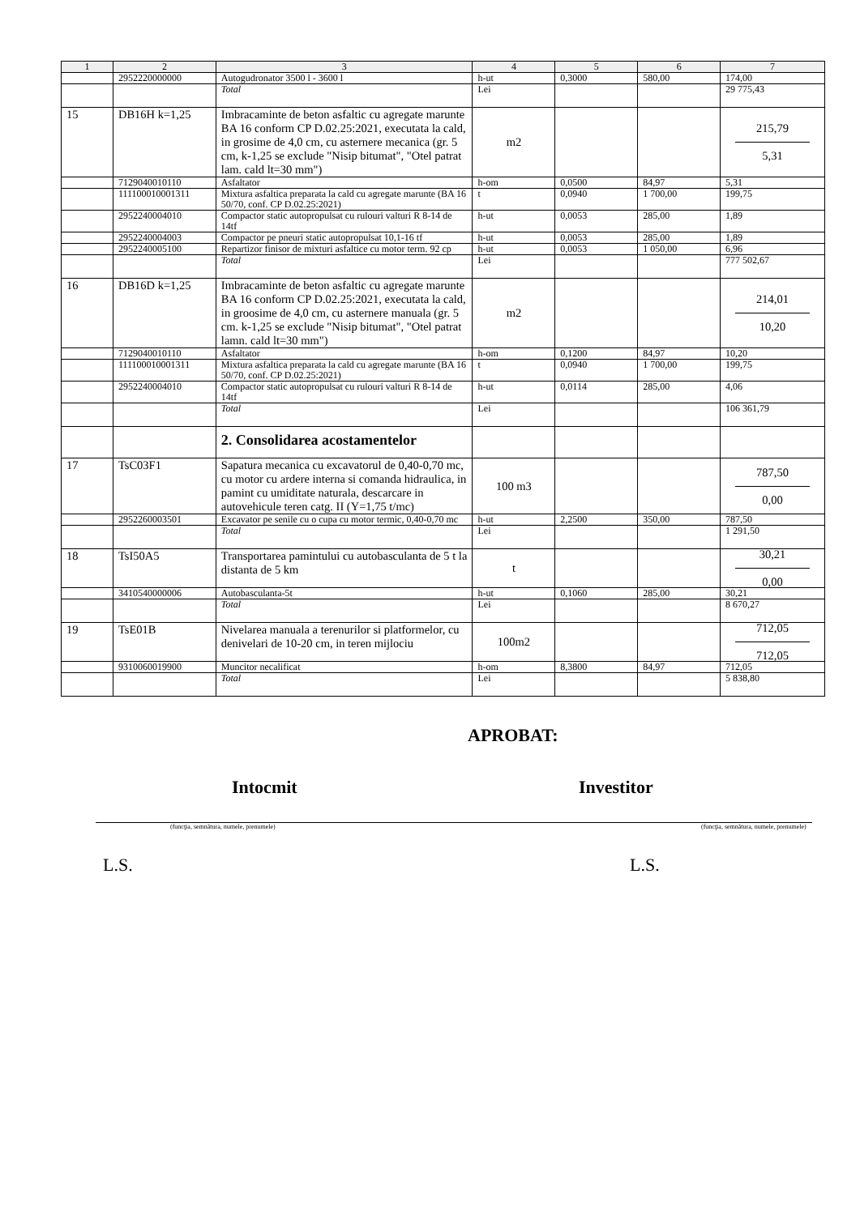| 1 | 2 | 3 | 4 | 5 | 6 | 7 |
| --- | --- | --- | --- | --- | --- | --- |
| | 2952220000000 | Autogudronator 3500 l - 3600 l | h-ut | 0,3000 | 580,00 | 174,00 |
| | | Total | Lei | | | 29 775,43 |
| 15 | DB16H k=1,25 | Imbracaminte de beton asfaltic cu agregate marunte BA 16 conform CP D.02.25:2021, executata la cald, in grosime de 4,0 cm, cu asternere mecanica (gr. 5 cm, k-1,25 se exclude "Nisip bitumat", "Otel patrat lam. cald lt=30 mm") | m2 | | | 215,79 5,31 |
| | 7129040010110 | Asfaltator | h-om | 0,0500 | 84,97 | 5,31 |
| | 111100010001311 | Mixtura asfaltica preparata la cald cu agregate marunte (BA 16 50/70, conf. CP D.02.25:2021) | t | 0,0940 | 1 700,00 | 199,75 |
| | 2952240004010 | Compactor static autopropulsat cu rulouri valturi R 8-14 de 14tf | h-ut | 0,0053 | 285,00 | 1,89 |
| | 2952240004003 | Compactor pe pneuri static autopropulsat 10,1-16 tf | h-ut | 0,0053 | 285,00 | 1,89 |
| | 2952240005100 | Repartizor finisor de mixturi asfaltice cu motor term. 92 cp | h-ut | 0,0053 | 1 050,00 | 6,96 |
| | | Total | Lei | | | 777 502,67 |
| 16 | DB16D k=1,25 | Imbracaminte de beton asfaltic cu agregate marunte BA 16 conform CP D.02.25:2021, executata la cald, in groosime de 4,0 cm, cu asternere manuala (gr. 5 cm. k-1,25 se exclude "Nisip bitumat", "Otel patrat lamn. cald lt=30 mm") | m2 | | | 214,01 10,20 |
| | 7129040010110 | Asfaltator | h-om | 0,1200 | 84,97 | 10,20 |
| | 111100010001311 | Mixtura asfaltica preparata la cald cu agregate marunte (BA 16 50/70, conf. CP D.02.25:2021) | t | 0,0940 | 1 700,00 | 199,75 |
| | 2952240004010 | Compactor static autopropulsat cu rulouri valturi R 8-14 de 14tf | h-ut | 0,0114 | 285,00 | 4,06 |
| | | Total | Lei | | | 106 361,79 |
| | | 2. Consolidarea acostamentelor | | | | |
| 17 | TsC03F1 | Sapatura mecanica cu excavatorul de 0,40-0,70 mc, cu motor cu ardere interna si comanda hidraulica, in pamint cu umiditate naturala, descarcare in autovehicule teren catg. II (Y=1,75 t/mc) | 100 m3 | | | 787,50 0,00 |
| | 2952260003501 | Excavator pe senile cu o cupa cu motor termic, 0,40-0,70 mc | h-ut | 2,2500 | 350,00 | 787,50 |
| | | Total | Lei | | | 1 291,50 |
| 18 | TsI50A5 | Transportarea pamintului cu autobasculanta de 5 t la distanta de 5 km | t | | | 30,21 0,00 |
| | 3410540000006 | Autobasculanta-5t | h-ut | 0,1060 | 285,00 | 30,21 |
| | | Total | Lei | | | 8 670,27 |
| 19 | TsE01B | Nivelarea manuala a terenurilor si platformelor, cu denivelari de 10-20 cm, in teren mijlociu | 100m2 | | | 712,05 712,05 |
| | 9310060019900 | Muncitor necalificat | h-om | 8,3800 | 84,97 | 712,05 |
| | | Total | Lei | | | 5 838,80 |
APROBAT:
Intocmit Investitor
(funcţia, semnătura, numele, prenumele) (funcţia, semnătura, numele, prenumele)
L.S. L.S.